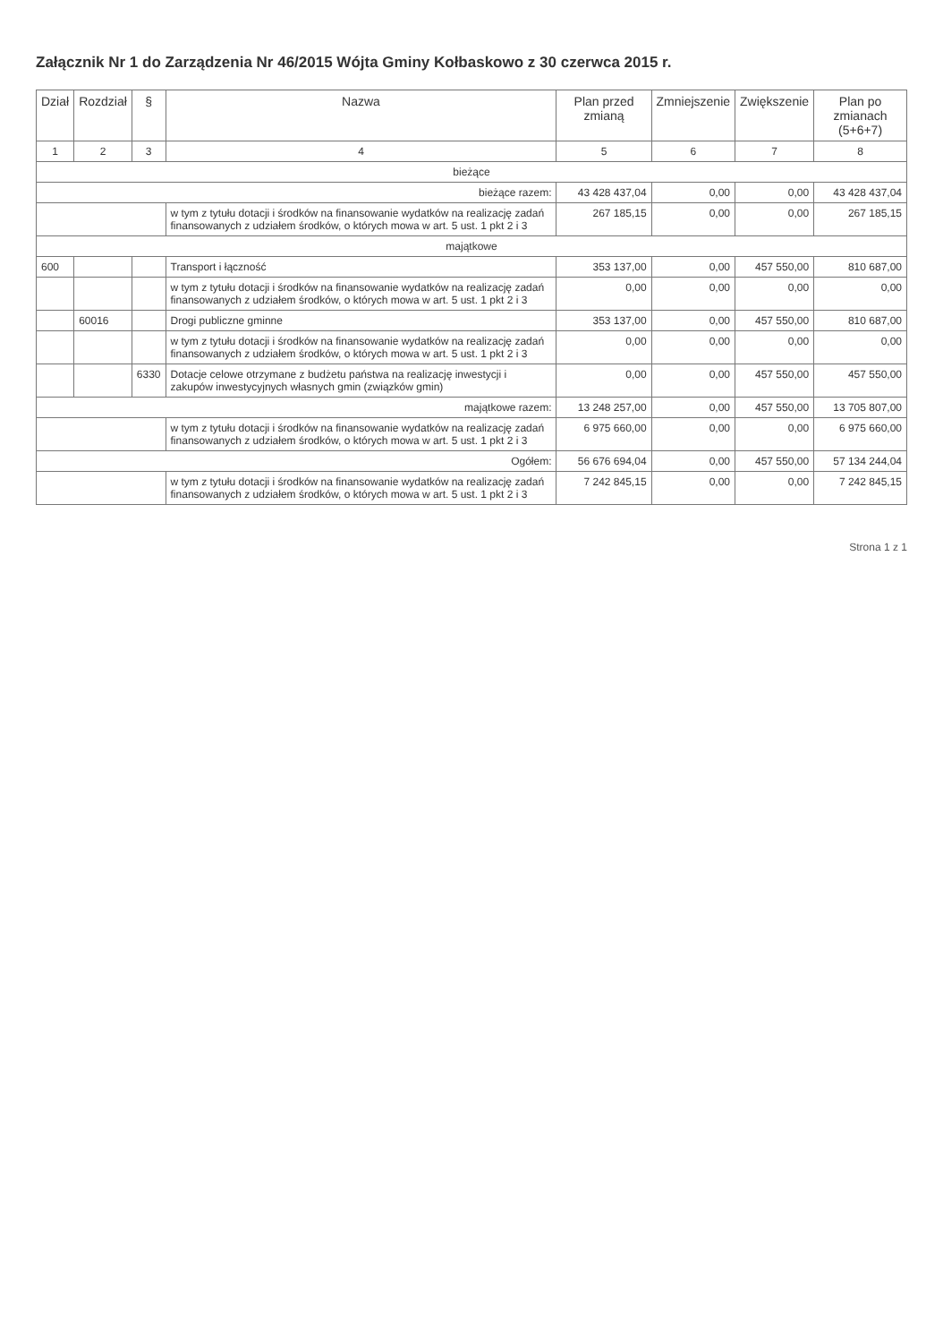Załącznik Nr 1 do Zarządzenia Nr 46/2015 Wójta Gminy Kołbaskowo z 30 czerwca 2015 r.
| Dział | Rozdział | § | Nazwa | Plan przed zmianą | Zmniejszenie | Zwiększenie | Plan po zmianach (5+6+7) |
| --- | --- | --- | --- | --- | --- | --- | --- |
| 1 | 2 | 3 | 4 | 5 | 6 | 7 | 8 |
| bieżące | | | | | | | |
| bieżące razem: | | | | 43 428 437,04 | 0,00 | 0,00 | 43 428 437,04 |
| | | | w tym z tytułu dotacji i środków na finansowanie wydatków na realizację zadań finansowanych z udziałem środków, o których mowa w art. 5 ust. 1 pkt 2 i 3 | 267 185,15 | 0,00 | 0,00 | 267 185,15 |
| majątkowe | | | | | | | |
| 600 | | | Transport i łączność | 353 137,00 | 0,00 | 457 550,00 | 810 687,00 |
| | | | w tym z tytułu dotacji i środków na finansowanie wydatków na realizację zadań finansowanych z udziałem środków, o których mowa w art. 5 ust. 1 pkt 2 i 3 | 0,00 | 0,00 | 0,00 | 0,00 |
| | 60016 | | Drogi publiczne gminne | 353 137,00 | 0,00 | 457 550,00 | 810 687,00 |
| | | | w tym z tytułu dotacji i środków na finansowanie wydatków na realizację zadań finansowanych z udziałem środków, o których mowa w art. 5 ust. 1 pkt 2 i 3 | 0,00 | 0,00 | 0,00 | 0,00 |
| | | 6330 | Dotacje celowe otrzymane z budżetu państwa na realizację inwestycji i zakupów inwestycyjnych własnych gmin (związków gmin) | 0,00 | 0,00 | 457 550,00 | 457 550,00 |
| majątkowe razem: | | | | 13 248 257,00 | 0,00 | 457 550,00 | 13 705 807,00 |
| | | | w tym z tytułu dotacji i środków na finansowanie wydatków na realizację zadań finansowanych z udziałem środków, o których mowa w art. 5 ust. 1 pkt 2 i 3 | 6 975 660,00 | 0,00 | 0,00 | 6 975 660,00 |
| Ogółem: | | | | 56 676 694,04 | 0,00 | 457 550,00 | 57 134 244,04 |
| | | | w tym z tytułu dotacji i środków na finansowanie wydatków na realizację zadań finansowanych z udziałem środków, o których mowa w art. 5 ust. 1 pkt 2 i 3 | 7 242 845,15 | 0,00 | 0,00 | 7 242 845,15 |
Strona 1 z 1